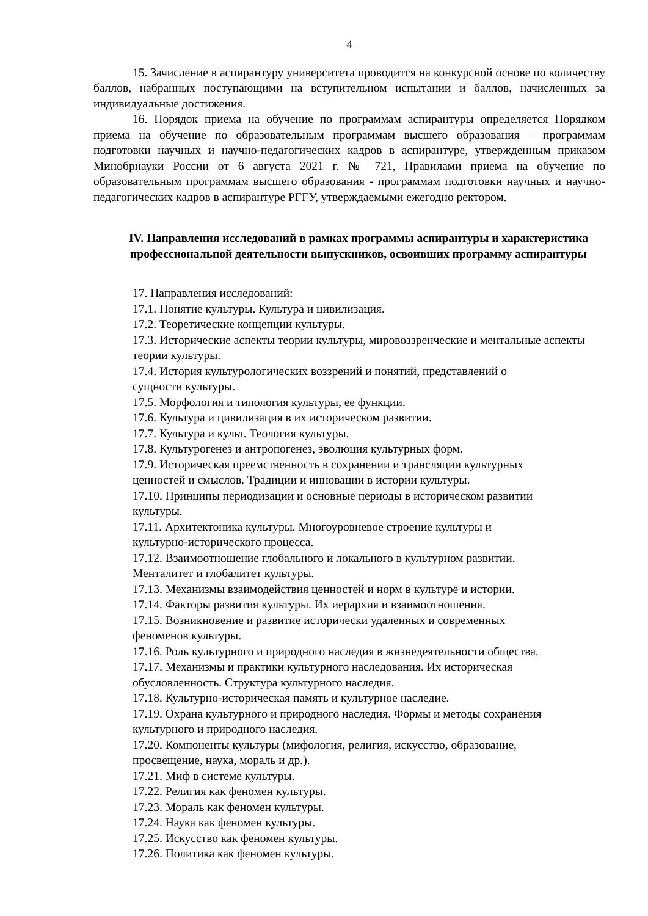4
15. Зачисление в аспирантуру университета проводится на конкурсной основе по количеству баллов, набранных поступающими на вступительном испытании и баллов, начисленных за индивидуальные достижения.
16. Порядок приема на обучение по программам аспирантуры определяется Порядком приема на обучение по образовательным программам высшего образования – программам подготовки научных и научно-педагогических кадров в аспирантуре, утвержденным приказом Минобрнауки России от 6 августа 2021 г. № 721, Правилами приема на обучение по образовательным программам высшего образования - программам подготовки научных и научно-педагогических кадров в аспирантуре РГГУ, утверждаемыми ежегодно ректором.
IV. Направления исследований в рамках программы аспирантуры и характеристика профессиональной деятельности выпускников, освоивших программу аспирантуры
17. Направления исследований:
17.1. Понятие культуры. Культура и цивилизация.
17.2. Теоретические концепции культуры.
17.3. Исторические аспекты теории культуры, мировоззренческие и ментальные аспекты теории культуры.
17.4. История культурологических воззрений и понятий, представлений о
сущности культуры.
17.5. Морфология и типология культуры, ее функции.
17.6. Культура и цивилизация в их историческом развитии.
17.7. Культура и культ. Теология культуры.
17.8. Культурогенез и антропогенез, эволюция культурных форм.
17.9. Историческая преемственность в сохранении и трансляции культурных
ценностей и смыслов. Традиции и инновации в истории культуры.
17.10. Принципы периодизации и основные периоды в историческом развитии
культуры.
17.11. Архитектоника культуры. Многоуровневое строение культуры и
культурно-исторического процесса.
17.12. Взаимоотношение глобального и локального в культурном развитии.
Менталитет и глобалитет культуры.
17.13. Механизмы взаимодействия ценностей и норм в культуре и истории.
17.14. Факторы развития культуры. Их иерархия и взаимоотношения.
17.15. Возникновение и развитие исторически удаленных и современных
феноменов культуры.
17.16. Роль культурного и природного наследия в жизнедеятельности общества.
17.17. Механизмы и практики культурного наследования. Их историческая
обусловленность. Структура культурного наследия.
17.18. Культурно-историческая память и культурное наследие.
17.19. Охрана культурного и природного наследия. Формы и методы сохранения
культурного и природного наследия.
17.20. Компоненты культуры (мифология, религия, искусство, образование,
просвещение, наука, мораль и др.).
17.21. Миф в системе культуры.
17.22. Религия как феномен культуры.
17.23. Мораль как феномен культуры.
17.24. Наука как феномен культуры.
17.25. Искусство как феномен культуры.
17.26. Политика как феномен культуры.